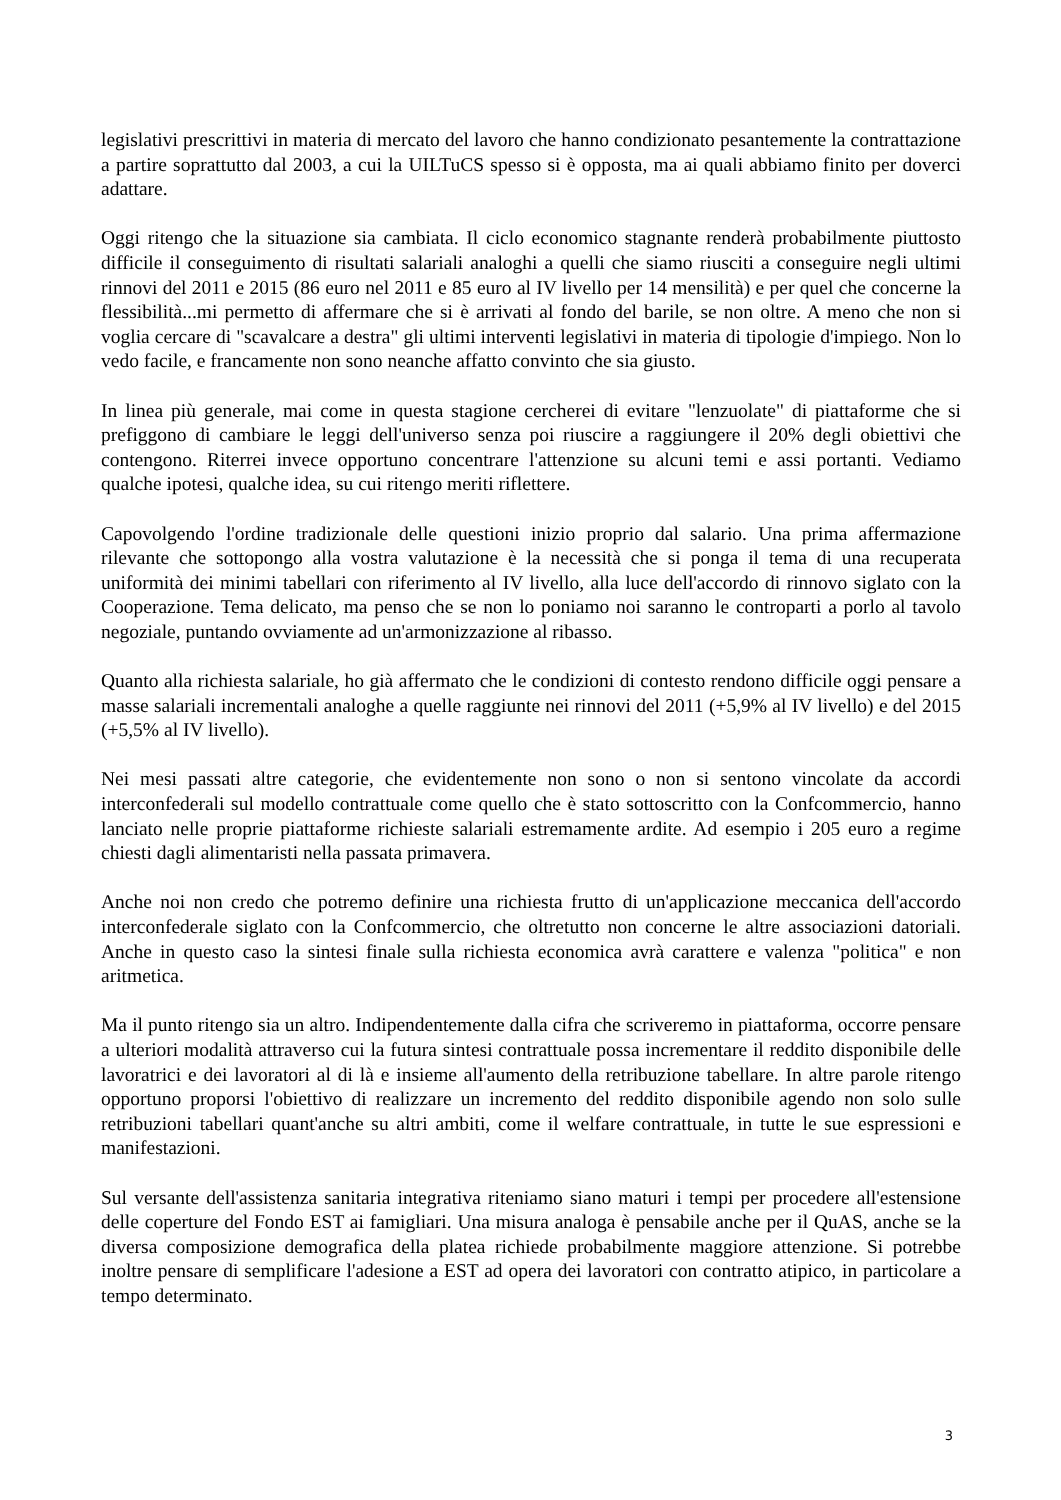legislativi prescrittivi in materia di mercato del lavoro che hanno condizionato pesantemente la contrattazione a partire soprattutto dal 2003, a cui la UILTuCS spesso si è opposta, ma ai quali abbiamo finito per doverci adattare.
Oggi ritengo che la situazione sia cambiata. Il ciclo economico stagnante renderà probabilmente piuttosto difficile il conseguimento di risultati salariali analoghi a quelli che siamo riusciti a conseguire negli ultimi rinnovi del 2011 e 2015 (86 euro nel 2011 e 85 euro al IV livello per 14 mensilità) e per quel che concerne la flessibilità...mi permetto di affermare che si è arrivati al fondo del barile, se non oltre. A meno che non si voglia cercare di "scavalcare a destra" gli ultimi interventi legislativi in materia di tipologie d'impiego. Non lo vedo facile, e francamente non sono neanche affatto convinto che sia giusto.
In linea più generale, mai come in questa stagione cercherei di evitare "lenzuolate" di piattaforme che si prefiggono di cambiare le leggi dell'universo senza poi riuscire a raggiungere il 20% degli obiettivi che contengono. Riterrei invece opportuno concentrare l'attenzione su alcuni temi e assi portanti. Vediamo qualche ipotesi, qualche idea, su cui ritengo meriti riflettere.
Capovolgendo l'ordine tradizionale delle questioni inizio proprio dal salario. Una prima affermazione rilevante che sottopongo alla vostra valutazione è la necessità che si ponga il tema di una recuperata uniformità dei minimi tabellari con riferimento al IV livello, alla luce dell'accordo di rinnovo siglato con la Cooperazione. Tema delicato, ma penso che se non lo poniamo noi saranno le controparti a porlo al tavolo negoziale, puntando ovviamente ad un'armonizzazione al ribasso.
Quanto alla richiesta salariale, ho già affermato che le condizioni di contesto rendono difficile oggi pensare a masse salariali incrementali analoghe a quelle raggiunte nei rinnovi del 2011 (+5,9% al IV livello) e del 2015 (+5,5% al IV livello).
Nei mesi passati altre categorie, che evidentemente non sono o non si sentono vincolate da accordi interconfederali sul modello contrattuale come quello che è stato sottoscritto con la Confcommercio, hanno lanciato nelle proprie piattaforme richieste salariali estremamente ardite. Ad esempio i 205 euro a regime chiesti dagli alimentaristi nella passata primavera.
Anche noi non credo che potremo definire una richiesta frutto di un'applicazione meccanica dell'accordo interconfederale siglato con la Confcommercio, che oltretutto non concerne le altre associazioni datoriali. Anche in questo caso la sintesi finale sulla richiesta economica avrà carattere e valenza "politica" e non aritmetica.
Ma il punto ritengo sia un altro. Indipendentemente dalla cifra che scriveremo in piattaforma, occorre pensare a ulteriori modalità attraverso cui la futura sintesi contrattuale possa incrementare il reddito disponibile delle lavoratrici e dei lavoratori al di là e insieme all'aumento della retribuzione tabellare. In altre parole ritengo opportuno proporsi l'obiettivo di realizzare un incremento del reddito disponibile agendo non solo sulle retribuzioni tabellari quant'anche su altri ambiti, come il welfare contrattuale, in tutte le sue espressioni e manifestazioni.
Sul versante dell'assistenza sanitaria integrativa riteniamo siano maturi i tempi per procedere all'estensione delle coperture del Fondo EST ai famigliari. Una misura analoga è pensabile anche per il QuAS, anche se la diversa composizione demografica della platea richiede probabilmente maggiore attenzione. Si potrebbe inoltre pensare di semplificare l'adesione a EST ad opera dei lavoratori con contratto atipico, in particolare a tempo determinato.
3